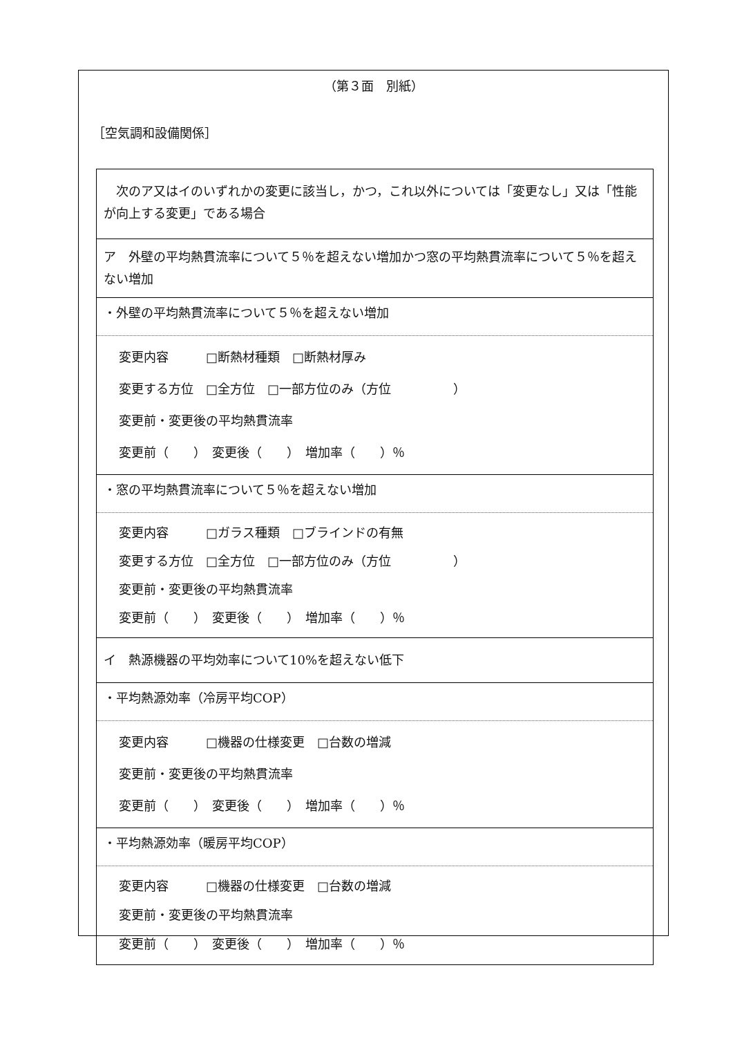（第３面　別紙）
［空気調和設備関係］
| 次のア又はイのいずれかの変更に該当し，かつ，これ以外については「変更なし」又は「性能が向上する変更」である場合 |
| ア 外壁の平均熱貫流率について５％を超えない増加かつ窓の平均熱貫流率について５％を超えない増加 |
| ・外壁の平均熱貫流率について５％を超えない増加 |
| 変更内容 □断熱材種類 □断熱材厚み 変更する方位 □全方位 □一部方位のみ（方位 ） 変更前・変更後の平均熱貫流率 変更前（ ） 変更後（ ） 増加率（ ）％ |
| ・窓の平均熱貫流率について５％を超えない増加 |
| 変更内容 □ガラス種類 □ブラインドの有無 変更する方位 □全方位 □一部方位のみ（方位 ） 変更前・変更後の平均熱貫流率 変更前（ ） 変更後（ ） 増加率（ ）％ |
| イ 熱源機器の平均効率について10%を超えない低下 |
| ・平均熱源効率（冷房平均COP） |
| 変更内容 □機器の仕様変更 □台数の増減 変更前・変更後の平均熱貫流率 変更前（ ） 変更後（ ） 増加率（ ）％ |
| ・平均熱源効率（暖房平均COP） |
| 変更内容 □機器の仕様変更 □台数の増減 変更前・変更後の平均熱貫流率 変更前（ ） 変更後（ ） 増加率（ ）％ |